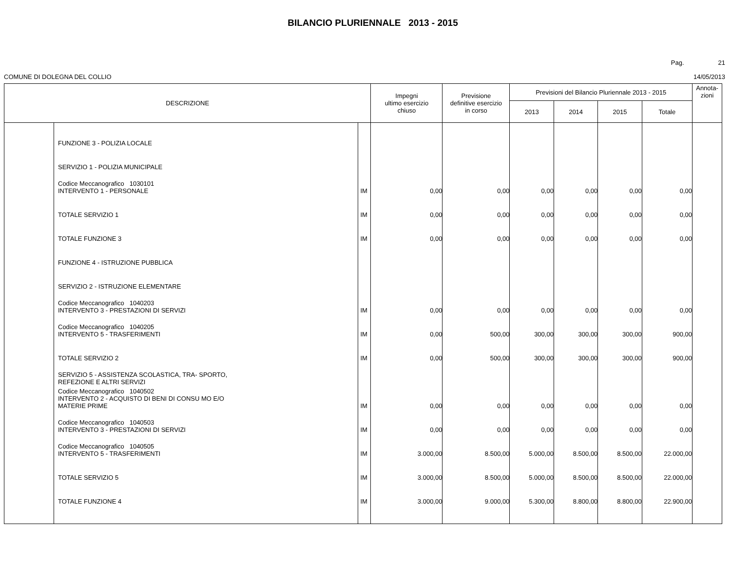BILANCIO PLURIENNALE 2013 - 2015
Pag. 21
COMUNE DI DOLEGNA DEL COLLIO 14/05/2013
| DESCRIZIONE | | | Impegni ultimo esercizio chiuso | Previsione definitive esercizio in corso | Previsioni del Bilancio Pluriennale 2013 - 2015 | | | | Annota- zioni |
| --- | --- | --- | --- | --- | --- | --- | --- | --- | --- |
| | | | | | 2013 | 2014 | 2015 | Totale | |
| | FUNZIONE 3 - POLIZIA LOCALE | | | | | | | | |
| | SERVIZIO 1 - POLIZIA MUNICIPALE | | | | | | | | |
| | Codice Meccanografico 1030101 INTERVENTO 1 - PERSONALE | IM | 0,00 | 0,00 | 0,00 | 0,00 | 0,00 | 0,00 | |
| | TOTALE SERVIZIO 1 | IM | 0,00 | 0,00 | 0,00 | 0,00 | 0,00 | 0,00 | |
| | TOTALE FUNZIONE 3 | IM | 0,00 | 0,00 | 0,00 | 0,00 | 0,00 | 0,00 | |
| | FUNZIONE 4 - ISTRUZIONE PUBBLICA | | | | | | | | |
| | SERVIZIO 2 - ISTRUZIONE ELEMENTARE | | | | | | | | |
| | Codice Meccanografico 1040203 INTERVENTO 3 - PRESTAZIONI DI SERVIZI | IM | 0,00 | 0,00 | 0,00 | 0,00 | 0,00 | 0,00 | |
| | Codice Meccanografico 1040205 INTERVENTO 5 - TRASFERIMENTI | IM | 0,00 | 500,00 | 300,00 | 300,00 | 300,00 | 900,00 | |
| | TOTALE SERVIZIO 2 | IM | 0,00 | 500,00 | 300,00 | 300,00 | 300,00 | 900,00 | |
| | SERVIZIO 5 - ASSISTENZA SCOLASTICA, TRA- SPORTO, REFEZIONE E ALTRI SERVIZI | | | | | | | | |
| | Codice Meccanografico 1040502 INTERVENTO 2 - ACQUISTO DI BENI DI CONSU MO E/O MATERIE PRIME | IM | 0,00 | 0,00 | 0,00 | 0,00 | 0,00 | 0,00 | |
| | Codice Meccanografico 1040503 INTERVENTO 3 - PRESTAZIONI DI SERVIZI | IM | 0,00 | 0,00 | 0,00 | 0,00 | 0,00 | 0,00 | |
| | Codice Meccanografico 1040505 INTERVENTO 5 - TRASFERIMENTI | IM | 3.000,00 | 8.500,00 | 5.000,00 | 8.500,00 | 8.500,00 | 22.000,00 | |
| | TOTALE SERVIZIO 5 | IM | 3.000,00 | 8.500,00 | 5.000,00 | 8.500,00 | 8.500,00 | 22.000,00 | |
| | TOTALE FUNZIONE 4 | IM | 3.000,00 | 9.000,00 | 5.300,00 | 8.800,00 | 8.800,00 | 22.900,00 | |